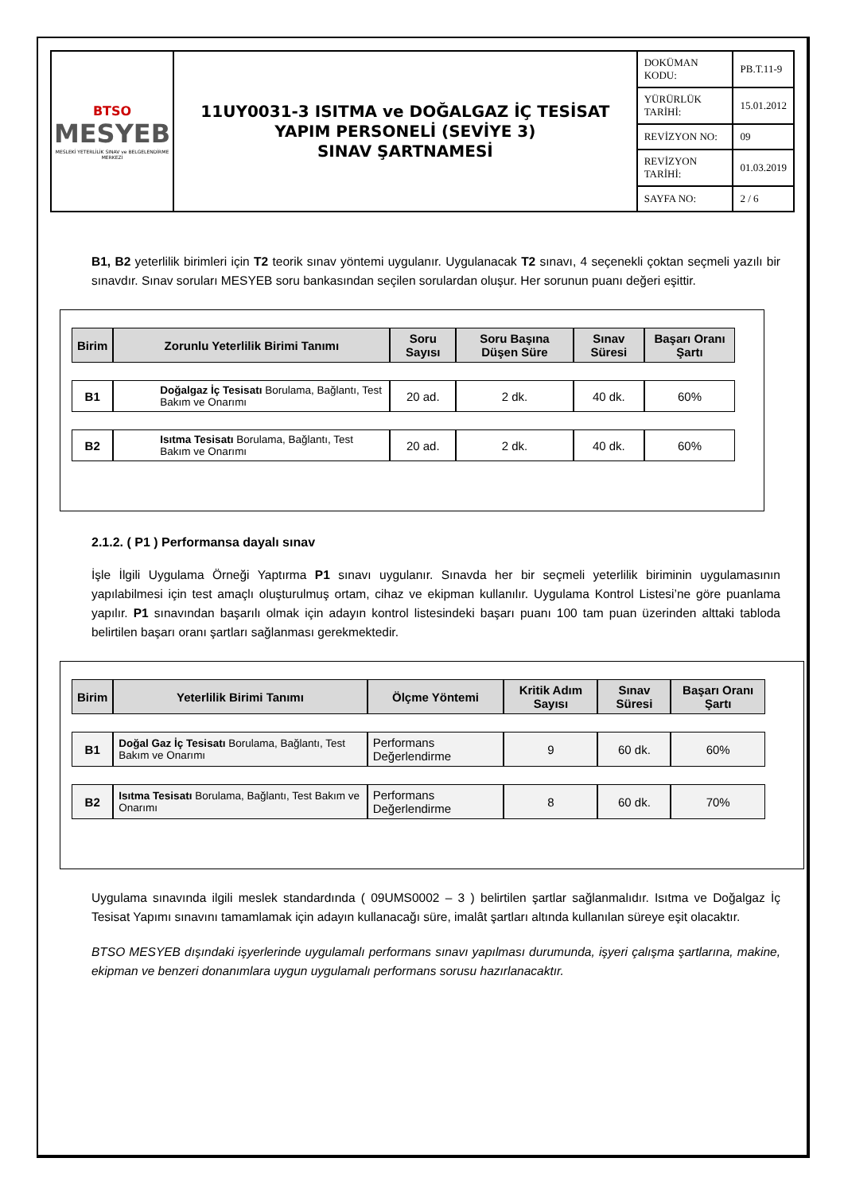| BTSO MESYEB MESLEKİ YETERLİLİK SINAV ve BELGELENDİRME MERKEZİ | 11UY0031-3 ISITMA ve DOĞALGAZ İÇ TESİSAT YAPIM PERSONELİ (SEVİYE 3) SINAV ŞARTNAMESİ | DOKÜMAN KODU: | PB.T.11-9 |
| | | YÜRÜRLÜK TARİHİ: | 15.01.2012 |
| | | REVİZYON NO: | 09 |
| | | REVİZYON TARİHİ: | 01.03.2019 |
| | | SAYFA NO: | 2 / 6 |
B1, B2 yeterlilik birimleri için T2 teorik sınav yöntemi uygulanır. Uygulanacak T2 sınavı, 4 seçenekli çoktan seçmeli yazılı bir sınavdır. Sınav soruları MESYEB soru bankasından seçilen sorulardan oluşur. Her sorunun puanı değeri eşittir.
| Birim | Zorunlu Yeterlilik Birimi Tanımı | Soru Sayısı | Soru Başına Düşen Süre | Sınav Süresi | Başarı Oranı Şartı |
| --- | --- | --- | --- | --- | --- |
| B1 | Doğalgaz İç Tesisatı Borulama, Bağlantı, Test Bakım ve Onarımı | 20 ad. | 2 dk. | 40 dk. | 60% |
| B2 | Isıtma Tesisatı Borulama, Bağlantı, Test Bakım ve Onarımı | 20 ad. | 2 dk. | 40 dk. | 60% |
2.1.2. ( P1 ) Performansa dayalı sınav
İşle İlgili Uygulama Örneği Yaptırma P1 sınavı uygulanır. Sınavda her bir seçmeli yeterlilik biriminin uygulamasının yapılabilmesi için test amaçlı oluşturulmuş ortam, cihaz ve ekipman kullanılır. Uygulama Kontrol Listesi’ne göre puanlama yapılır. P1 sınavından başarılı olmak için adayın kontrol listesindeki başarı puanı 100 tam puan üzerinden alttaki tabloda belirtilen başarı oranı şartları sağlanması gerekmektedir.
| Birim | Yeterlilik Birimi Tanımı | Ölçme Yöntemi | Kritik Adım Sayısı | Sınav Süresi | Başarı Oranı Şartı |
| --- | --- | --- | --- | --- | --- |
| B1 | Doğal Gaz İç Tesisatı Borulama, Bağlantı, Test Bakım ve Onarımı | Performans Değerlendirme | 9 | 60 dk. | 60% |
| B2 | Isıtma Tesisatı Borulama, Bağlantı, Test Bakım ve Onarımı | Performans Değerlendirme | 8 | 60 dk. | 70% |
Uygulama sınavında ilgili meslek standardında ( 09UMS0002 – 3 ) belirtilen şartlar sağlanmalıdır. Isıtma ve Doğalgaz İç Tesisat Yapımı sınavını tamamlamak için adayın kullanacağı süre, imalât şartları altında kullanılan süreye eşit olacaktır.
BTSO MESYEB dışındaki işyerlerinde uygulamalı performans sınavı yapılması durumunda, işyeri çalışma şartlarına, makine, ekipman ve benzeri donanımlara uygun uygulamalı performans sorusu hazırlanacaktır.